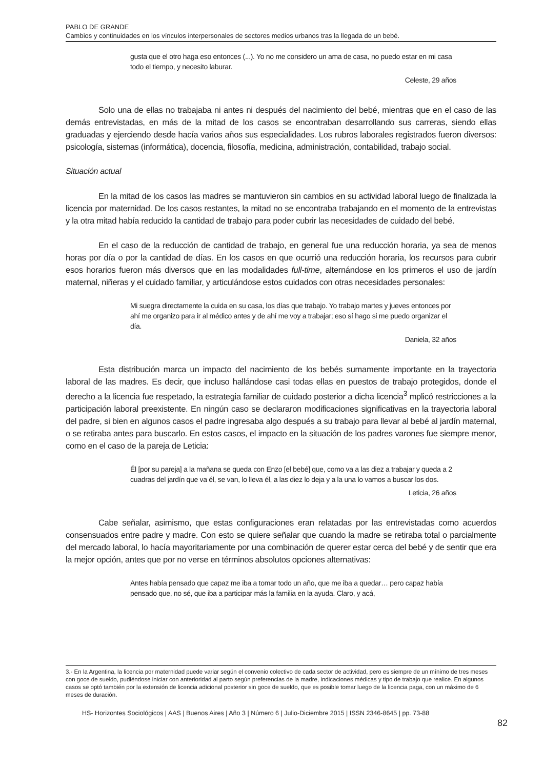PABLO DE GRANDE
Cambios y continuidades en los vínculos interpersonales de sectores medios urbanos tras la llegada de un bebé.
gusta que el otro haga eso entonces (...). Yo no me considero un ama de casa, no puedo estar en mi casa todo el tiempo, y necesito laburar.
Celeste, 29 años
Solo una de ellas no trabajaba ni antes ni después del nacimiento del bebé, mientras que en el caso de las demás entrevistadas, en más de la mitad de los casos se encontraban desarrollando sus carreras, siendo ellas graduadas y ejerciendo desde hacía varios años sus especialidades. Los rubros laborales registrados fueron diversos: psicología, sistemas (informática), docencia, filosofía, medicina, administración, contabilidad, trabajo social.
Situación actual
En la mitad de los casos las madres se mantuvieron sin cambios en su actividad laboral luego de finalizada la licencia por maternidad. De los casos restantes, la mitad no se encontraba trabajando en el momento de la entrevistas y la otra mitad había reducido la cantidad de trabajo para poder cubrir las necesidades de cuidado del bebé.
En el caso de la reducción de cantidad de trabajo, en general fue una reducción horaria, ya sea de menos horas por día o por la cantidad de días. En los casos en que ocurrió una reducción horaria, los recursos para cubrir esos horarios fueron más diversos que en las modalidades full-time, alternándose en los primeros el uso de jardín maternal, niñeras y el cuidado familiar, y articulándose estos cuidados con otras necesidades personales:
Mi suegra directamente la cuida en su casa, los días que trabajo. Yo trabajo martes y jueves entonces por ahí me organizo para ir al médico antes y de ahí me voy a trabajar; eso sí hago si me puedo organizar el día.
Daniela, 32 años
Esta distribución marca un impacto del nacimiento de los bebés sumamente importante en la trayectoria laboral de las madres. Es decir, que incluso hallándose casi todas ellas en puestos de trabajo protegidos, donde el derecho a la licencia fue respetado, la estrategia familiar de cuidado posterior a dicha licencia<sup>3</sup> mplicó restricciones a la participación laboral preexistente. En ningún caso se declararon modificaciones significativas en la trayectoria laboral del padre, si bien en algunos casos el padre ingresaba algo después a su trabajo para llevar al bebé al jardín maternal, o se retiraba antes para buscarlo. En estos casos, el impacto en la situación de los padres varones fue siempre menor, como en el caso de la pareja de Leticia:
Él [por su pareja] a la mañana se queda con Enzo [el bebé] que, como va a las diez a trabajar y queda a 2 cuadras del jardín que va él, se van, lo lleva él, a las diez lo deja y a la una lo vamos a buscar los dos.
Leticia, 26 años
Cabe señalar, asimismo, que estas configuraciones eran relatadas por las entrevistadas como acuerdos consensuados entre padre y madre. Con esto se quiere señalar que cuando la madre se retiraba total o parcialmente del mercado laboral, lo hacía mayoritariamente por una combinación de querer estar cerca del bebé y de sentir que era la mejor opción, antes que por no verse en términos absolutos opciones alternativas:
Antes había pensado que capaz me iba a tomar todo un año, que me iba a quedar… pero capaz había pensado que, no sé, que iba a participar más la familia en la ayuda. Claro, y acá,
3.- En la Argentina, la licencia por maternidad puede variar según el convenio colectivo de cada sector de actividad, pero es siempre de un mínimo de tres meses con goce de sueldo, pudiéndose iniciar con anterioridad al parto según preferencias de la madre, indicaciones médicas y tipo de trabajo que realice. En algunos casos se optó también por la extensión de licencia adicional posterior sin goce de sueldo, que es posible tomar luego de la licencia paga, con un máximo de 6 meses de duración.
HS- Horizontes Sociológicos | AAS | Buenos Aires | Año 3 | Número 6 | Julio-Diciembre 2015 | ISSN 2346-8645 | pp. 73-88
82